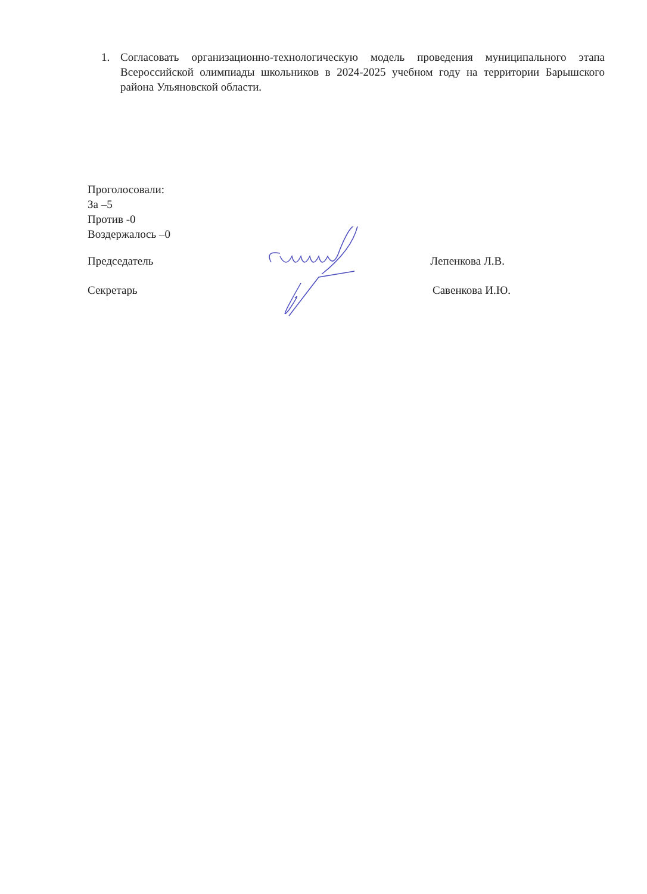1. Согласовать организационно-технологическую модель проведения муниципального этапа Всероссийской олимпиады школьников в 2024-2025 учебном году на территории Барышского района Ульяновской области.
Проголосовали:
За –5
Против -0
Воздержалось –0
Председатель Лепенкова Л.В.
Секретарь Савенкова И.Ю.